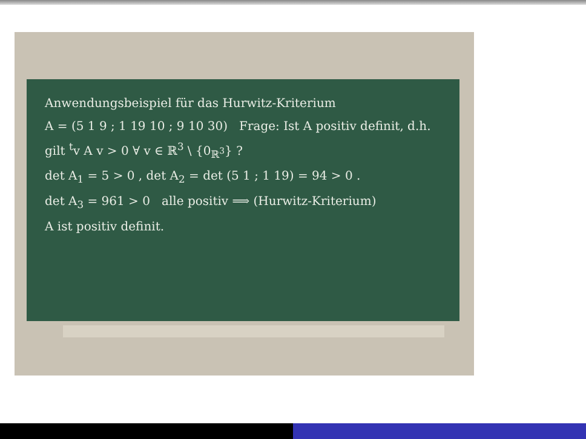Anwendungsbeispiel für das Hurwitz-Kriterium
A = (5 1 9 ; 1 19 10 ; 9 10 30) Frage: Ist A positiv definit, d.h. gilt <sup>t</sup>v A v > 0 ∀ v ∈ ℝ<sup>3</sup> \ {0<sub>ℝ<sup>3</sup></sub>} ?
det A<sub>1</sub> = 5 > 0 , det A<sub>2</sub> = det (5 1 ; 1 19) = 94 > 0 .
det A<sub>3</sub> = 961 > 0 alle positiv ⟹ (Hurwitz-Kriterium)
A ist positiv definit.